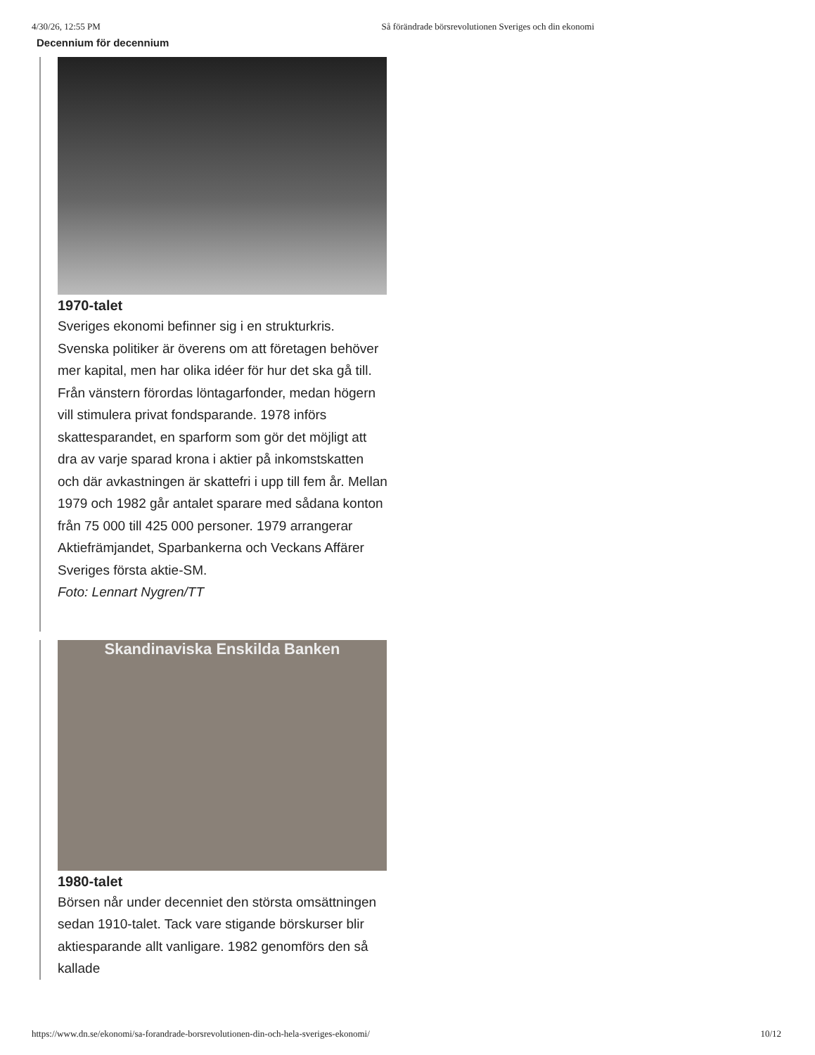4/30/26, 12:55 PM Så förändrade börsrevolutionen Sveriges och din ekonomi
Decennium för decennium
1970-talet
Sveriges ekonomi befinner sig i en strukturkris. Svenska politiker är överens om att företagen behöver mer kapital, men har olika idéer för hur det ska gå till. Från vänstern förordas löntagarfonder, medan högern vill stimulera privat fondsparande. 1978 införs skattesparandet, en sparform som gör det möjligt att dra av varje sparad krona i aktier på inkomstskatten och där avkastningen är skattefri i upp till fem år. Mellan 1979 och 1982 går antalet sparare med sådana konton från 75 000 till 425 000 personer. 1979 arrangerar Aktiefrämjandet, Sparbankerna och Veckans Affärer Sveriges första aktie-SM.
Foto: Lennart Nygren/TT
Skandinaviska Enskilda Banken
1980-talet
Börsen når under decenniet den största omsättningen sedan 1910-talet. Tack vare stigande börskurser blir aktiesparande allt vanligare. 1982 genomförs den så kallade
https://www.dn.se/ekonomi/sa-forandrade-borsrevolutionen-din-och-hela-sveriges-ekonomi/ 10/12